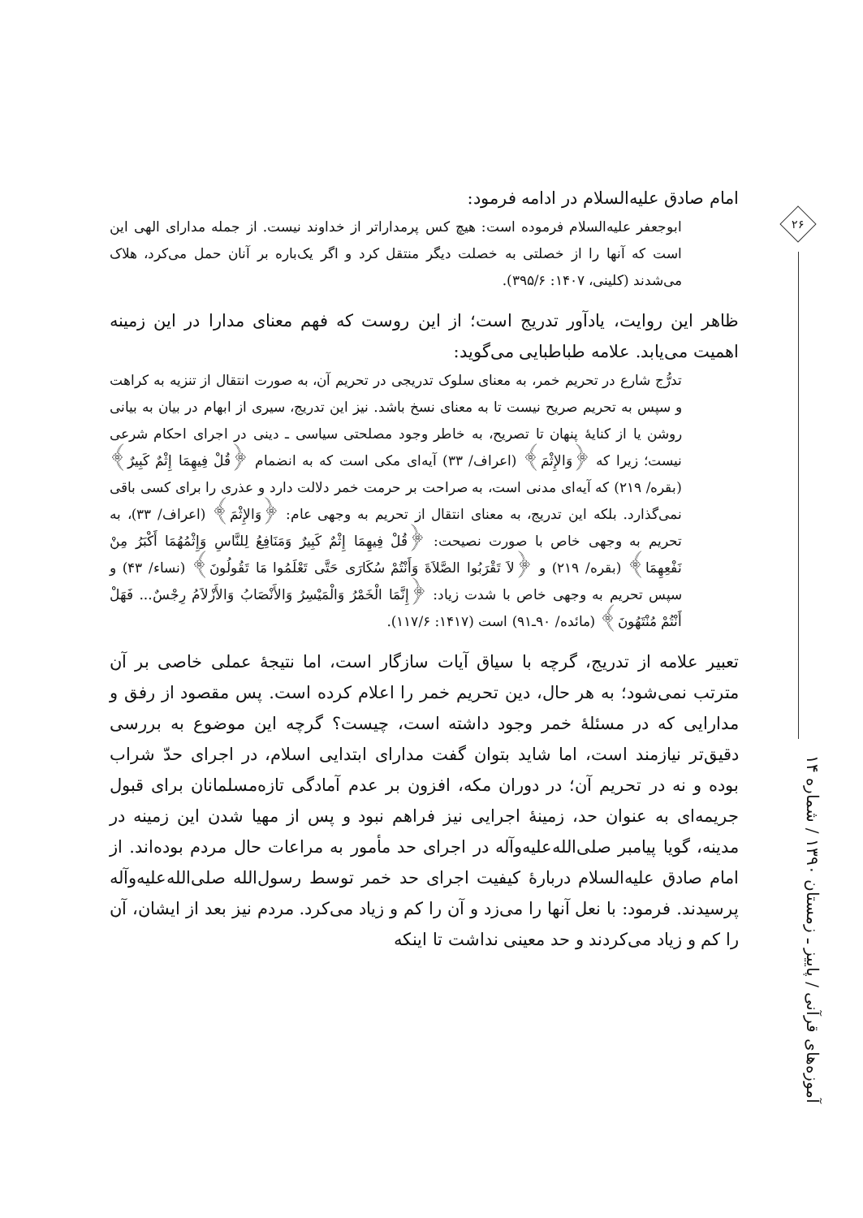۲۶
آموزه‌های قرآنی / پاییز ـ زمستان ۱۳۹۰ / شماره ۱۴
امام صادق علیه‌السلام در ادامه فرمود:
ابوجعفر علیه‌السلام فرموده است: هیچ کس پرمداراتر از خداوند نیست. از جمله مدارای الهی این است که آنها را از خصلتی به خصلت دیگر منتقل کرد و اگر یک‌باره بر آنان حمل می‌کرد، هلاک می‌شدند (کلینی، ۱۴۰۷: ۳۹۵/۶).
ظاهر این روایت، یادآور تدریج است؛ از این روست که فهم معنای مدارا در این زمینه اهمیت می‌یابد. علامه طباطبایی می‌گوید:
تدرُّج شارع در تحریم خمر، به معنای سلوک تدریجی در تحریم آن، به صورت انتقال از تنزیه به کراهت و سپس به تحریم صریح نیست تا به معنای نسخ باشد. نیز این تدریج، سیری از ابهام در بیان به بیانی روشن یا از کنایهٔ پنهان تا تصریح، به خاطر وجود مصلحتی سیاسی ـ دینی در اجرای احکام شرعی نیست؛ زیرا که ﴿وَالإِثْمَ﴾ (اعراف/ ۳۳) آیه‌ای مکی است که به انضمام ﴿قُلْ فِيهِمَا إِثْمٌ كَبِيرٌ﴾ (بقره/ ۲۱۹) که آیه‌ای مدنی است، به صراحت بر حرمت خمر دلالت دارد و عذری را برای کسی باقی نمی‌گذارد. بلکه این تدریج، به معنای انتقال از تحریم به وجهی عام: ﴿وَالإِثْمَ﴾ (اعراف/ ۳۳)، به تحریم به وجهی خاص با صورت نصیحت: ﴿قُلْ فِيهِمَا إِثْمٌ كَبِيرٌ وَمَنَافِعُ لِلنَّاسِ وَإِثْمُهُمَا أَكْبَرُ مِنْ نَفْعِهِمَا﴾ (بقره/ ۲۱۹) و ﴿لاَ تَقْرَبُوا الصَّلاَةَ وَأَنْتُمْ سُكَارَى حَتَّى تَعْلَمُوا مَا تَقُولُونَ﴾ (نساء/ ۴۳) و سپس تحریم به وجهی خاص با شدت زیاد: ﴿إِنَّمَا الْخَمْرُ وَالْمَيْسِرُ وَالأَنْصَابُ وَالأَزْلاَمُ رِجْسٌ... فَهَلْ أَنْتُمْ مُنْتَهُونَ﴾ (مائده/ ۹۰ـ۹۱) است (۱۴۱۷: ۱۱۷/۶).
تعبیر علامه از تدریج، گرچه با سیاق آیات سازگار است، اما نتیجهٔ عملی خاصی بر آن مترتب نمی‌شود؛ به هر حال، دین تحریم خمر را اعلام کرده است. پس مقصود از رفق و مدارایی که در مسئلهٔ خمر وجود داشته است، چیست؟ گرچه این موضوع به بررسی دقیق‌تر نیازمند است، اما شاید بتوان گفت مدارای ابتدایی اسلام، در اجرای حدّ شراب بوده و نه در تحریم آن؛ در دوران مکه، افزون بر عدم آمادگی تازه‌مسلمانان برای قبول جریمه‌ای به عنوان حد، زمینهٔ اجرایی نیز فراهم نبود و پس از مهیا شدن این زمینه در مدینه، گویا پیامبر صلی‌الله‌علیه‌وآله در اجرای حد مأمور به مراعات حال مردم بوده‌اند. از امام صادق علیه‌السلام دربارهٔ کیفیت اجرای حد خمر توسط رسول‌الله صلی‌الله‌علیه‌وآله پرسیدند. فرمود: با نعل آنها را می‌زد و آن را کم و زیاد می‌کرد. مردم نیز بعد از ایشان، آن را کم و زیاد می‌کردند و حد معینی نداشت تا اینکه